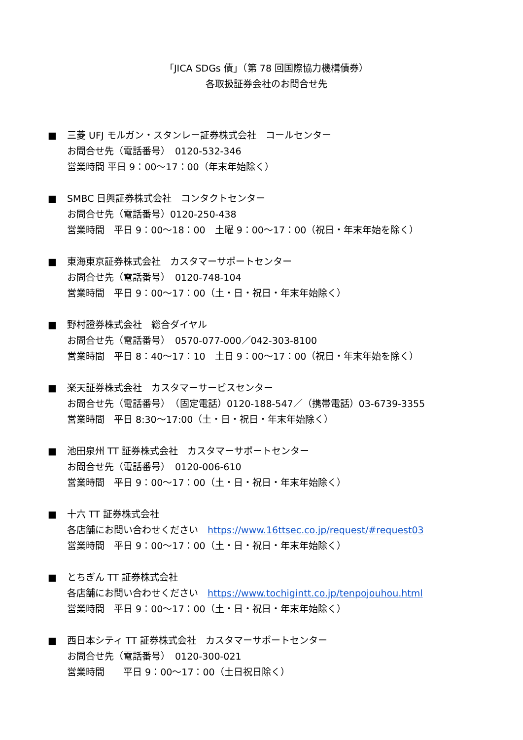「JICA SDGs 債」（第 78 回国際協力機構債券）
各取扱証券会社のお問合せ先
■ 三菱 UFJ モルガン・スタンレー証券株式会社　コールセンター
お問合せ先（電話番号）　0120-532-346
営業時間 平日 9：00～17：00（年末年始除く）
■ SMBC 日興証券株式会社　コンタクトセンター
お問合せ先（電話番号）0120-250-438
営業時間　平日 9：00～18：00　土曜 9：00～17：00（祝日・年末年始を除く）
■ 東海東京証券株式会社　カスタマーサポートセンター
お問合せ先（電話番号）　0120-748-104
営業時間　平日 9：00～17：00（土・日・祝日・年末年始除く）
■ 野村證券株式会社　総合ダイヤル
お問合せ先（電話番号）　0570-077-000／042-303-8100
営業時間　平日 8：40～17：10　土日 9：00～17：00（祝日・年末年始を除く）
■ 楽天証券株式会社　カスタマーサービスセンター
お問合せ先（電話番号）　（固定電話）0120-188-547／（携帯電話）03-6739-3355
営業時間　平日 8:30～17:00（土・日・祝日・年末年始除く）
■ 池田泉州 TT 証券株式会社　カスタマーサポートセンター
お問合せ先（電話番号）　0120-006-610
営業時間　平日 9：00～17：00（土・日・祝日・年末年始除く）
■ 十六 TT 証券株式会社
各店舗にお問い合わせください　https://www.16ttsec.co.jp/request/#request03
営業時間　平日 9：00～17：00（土・日・祝日・年末年始除く）
■ とちぎん TT 証券株式会社
各店舗にお問い合わせください　https://www.tochigintt.co.jp/tenpojouhou.html
営業時間　平日 9：00～17：00（土・日・祝日・年末年始除く）
■ 西日本シティ TT 証券株式会社　カスタマーサポートセンター
お問合せ先（電話番号）　0120-300-021
営業時間　　平日 9：00～17：00（土日祝日除く）